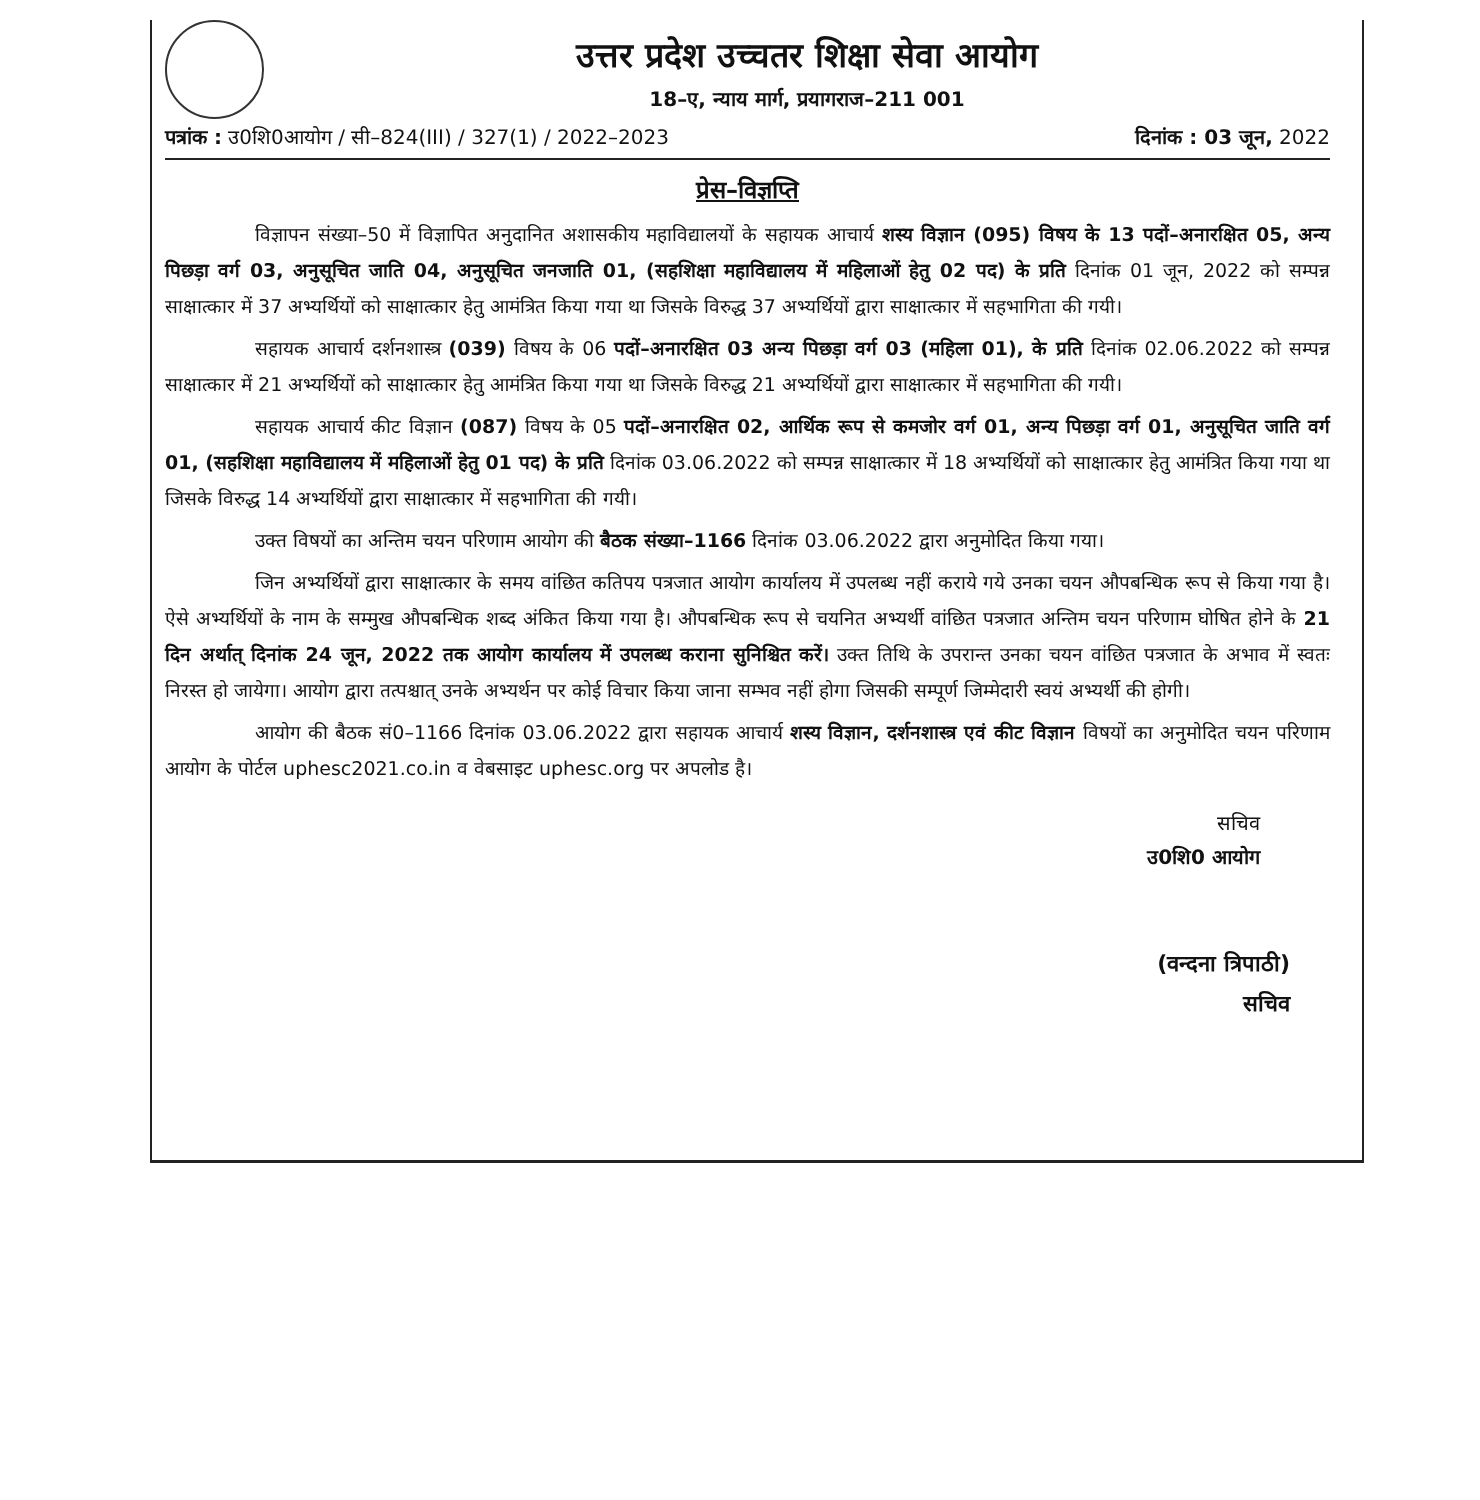उत्तर प्रदेश उच्चतर शिक्षा सेवा आयोग
18–ए, न्याय मार्ग, प्रयागराज–211 001
पत्रांक : उ0शि0आयोग / सी–824(III) / 327(1) / 2022–2023 दिनांक : 03 जून, 2022
प्रेस–विज्ञप्ति
विज्ञापन संख्या–50 में विज्ञापित अनुदानित अशासकीय महाविद्यालयों के सहायक आचार्य शस्य विज्ञान (095) विषय के 13 पदों–अनारक्षित 05, अन्य पिछड़ा वर्ग 03, अनुसूचित जाति 04, अनुसूचित जनजाति 01, (सहशिक्षा महाविद्यालय में महिलाओं हेतु 02 पद) के प्रति दिनांक 01 जून, 2022 को सम्पन्न साक्षात्कार में 37 अभ्यर्थियों को साक्षात्कार हेतु आमंत्रित किया गया था जिसके विरुद्ध 37 अभ्यर्थियों द्वारा साक्षात्कार में सहभागिता की गयी।
सहायक आचार्य दर्शनशास्त्र (039) विषय के 06 पदों–अनारक्षित 03 अन्य पिछड़ा वर्ग 03 (महिला 01), के प्रति दिनांक 02.06.2022 को सम्पन्न साक्षात्कार में 21 अभ्यर्थियों को साक्षात्कार हेतु आमंत्रित किया गया था जिसके विरुद्ध 21 अभ्यर्थियों द्वारा साक्षात्कार में सहभागिता की गयी।
सहायक आचार्य कीट विज्ञान (087) विषय के 05 पदों–अनारक्षित 02, आर्थिक रूप से कमजोर वर्ग 01, अन्य पिछड़ा वर्ग 01, अनुसूचित जाति वर्ग 01, (सहशिक्षा महाविद्यालय में महिलाओं हेतु 01 पद) के प्रति दिनांक 03.06.2022 को सम्पन्न साक्षात्कार में 18 अभ्यर्थियों को साक्षात्कार हेतु आमंत्रित किया गया था जिसके विरुद्ध 14 अभ्यर्थियों द्वारा साक्षात्कार में सहभागिता की गयी।
उक्त विषयों का अन्तिम चयन परिणाम आयोग की बैठक संख्या–1166 दिनांक 03.06.2022 द्वारा अनुमोदित किया गया।
जिन अभ्यर्थियों द्वारा साक्षात्कार के समय वांछित कतिपय पत्रजात आयोग कार्यालय में उपलब्ध नहीं कराये गये उनका चयन औपबन्धिक रूप से किया गया है। ऐसे अभ्यर्थियों के नाम के सम्मुख औपबन्धिक शब्द अंकित किया गया है। औपबन्धिक रूप से चयनित अभ्यर्थी वांछित पत्रजात अन्तिम चयन परिणाम घोषित होने के 21 दिन अर्थात् दिनांक 24 जून, 2022 तक आयोग कार्यालय में उपलब्ध कराना सुनिश्चित करें। उक्त तिथि के उपरान्त उनका चयन वांछित पत्रजात के अभाव में स्वतः निरस्त हो जायेगा। आयोग द्वारा तत्पश्चात् उनके अभ्यर्थन पर कोई विचार किया जाना सम्भव नहीं होगा जिसकी सम्पूर्ण जिम्मेदारी स्वयं अभ्यर्थी की होगी।
आयोग की बैठक सं0–1166 दिनांक 03.06.2022 द्वारा सहायक आचार्य शस्य विज्ञान, दर्शनशास्त्र एवं कीट विज्ञान विषयों का अनुमोदित चयन परिणाम आयोग के पोर्टल uphesc2021.co.in व वेबसाइट uphesc.org पर अपलोड है।
सचिव
उ0शि0 आयोग
(वन्दना त्रिपाठी)
सचिव